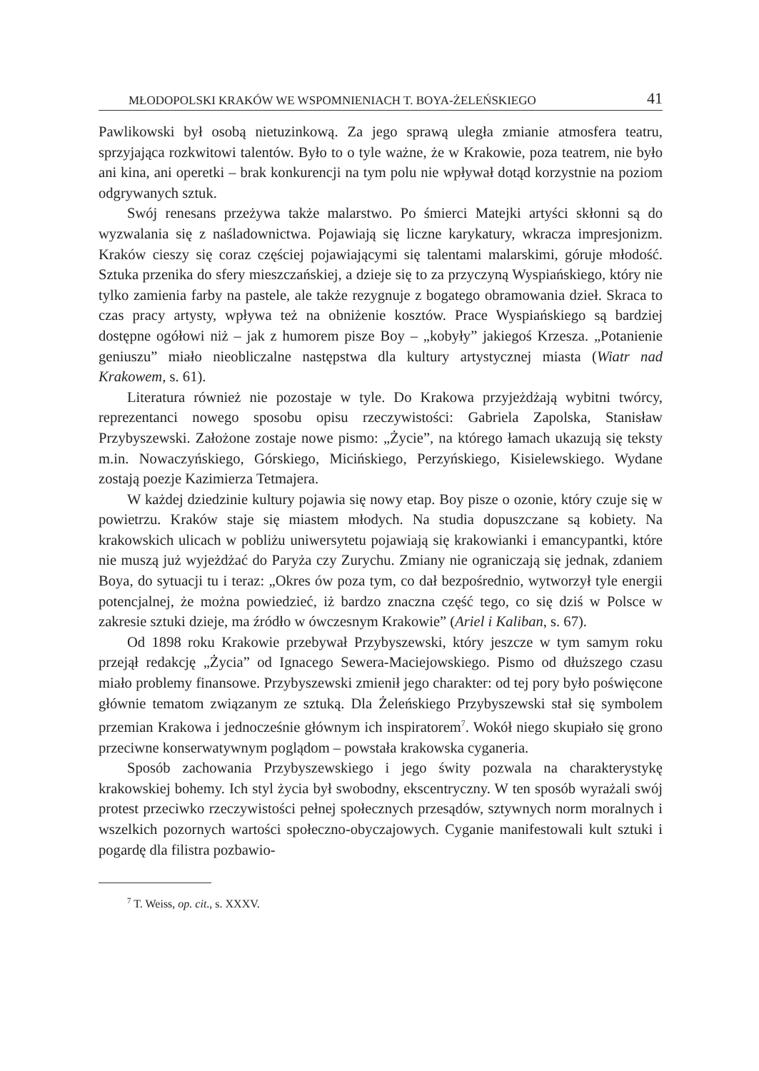MŁODOPOLSKI KRAKÓW WE WSPOMNIENIACH T. BOYA-ŻELEŃSKIEGO 41
Pawlikowski był osobą nietuzinkową. Za jego sprawą uległa zmianie atmosfera teatru, sprzyjająca rozkwitowi talentów. Było to o tyle ważne, że w Krakowie, poza teatrem, nie było ani kina, ani operetki – brak konkurencji na tym polu nie wpływał dotąd korzystnie na poziom odgrywanych sztuk.
Swój renesans przeżywa także malarstwo. Po śmierci Matejki artyści skłonni są do wyzwalania się z naśladownictwa. Pojawiają się liczne karykatury, wkracza impresjonizm. Kraków cieszy się coraz częściej pojawiającymi się talentami malarskimi, góruje młodość. Sztuka przenika do sfery mieszczańskiej, a dzieje się to za przyczyną Wyspiańskiego, który nie tylko zamienia farby na pastele, ale także rezygnuje z bogatego obramowania dzieł. Skraca to czas pracy artysty, wpływa też na obniżenie kosztów. Prace Wyspiańskiego są bardziej dostępne ogółowi niż – jak z humorem pisze Boy – „kobyły” jakiegoś Krzesza. „Potanienie geniuszu” miało nieobliczalne następstwa dla kultury artystycznej miasta (Wiatr nad Krakowem, s. 61).
Literatura również nie pozostaje w tyle. Do Krakowa przyjeżdżają wybitni twórcy, reprezentanci nowego sposobu opisu rzeczywistości: Gabriela Zapolska, Stanisław Przybyszewski. Założone zostaje nowe pismo: „Życie”, na którego łamach ukazują się teksty m.in. Nowaczyńskiego, Górskiego, Micińskiego, Perzyńskiego, Kisielewskiego. Wydane zostają poezje Kazimierza Tetmajera.
W każdej dziedzinie kultury pojawia się nowy etap. Boy pisze o ozonie, który czuje się w powietrzu. Kraków staje się miastem młodych. Na studia dopuszczane są kobiety. Na krakowskich ulicach w pobliżu uniwersytetu pojawiają się krakowianki i emancypantki, które nie muszą już wyjeżdżać do Paryża czy Zurychu. Zmiany nie ograniczają się jednak, zdaniem Boya, do sytuacji tu i teraz: „Okres ów poza tym, co dał bezpośrednio, wytworzył tyle energii potencjalnej, że można powiedzieć, iż bardzo znaczna część tego, co się dziś w Polsce w zakresie sztuki dzieje, ma źródło w ówczesnym Krakowie” (Ariel i Kaliban, s. 67).
Od 1898 roku Krakowie przebywał Przybyszewski, który jeszcze w tym samym roku przejął redakcję „Życia” od Ignacego Sewera-Maciejowskiego. Pismo od dłuższego czasu miało problemy finansowe. Przybyszewski zmienił jego charakter: od tej pory było poświęcone głównie tematom związanym ze sztuką. Dla Żeleńskiego Przybyszewski stał się symbolem przemian Krakowa i jednocześnie głównym ich inspiratorem<sup>7</sup>. Wokół niego skupiało się grono przeciwne konserwatywnym poglądom – powstała krakowska cyganeria.
Sposób zachowania Przybyszewskiego i jego świty pozwala na charakterystykę krakowskiej bohemy. Ich styl życia był swobodny, ekscentryczny. W ten sposób wyrażali swój protest przeciwko rzeczywistości pełnej społecznych przesądów, sztywnych norm moralnych i wszelkich pozornych wartości społeczno-obyczajowych. Cyganie manifestowali kult sztuki i pogardę dla filistra pozbawio-
<sup>7</sup> T. Weiss, op. cit., s. XXXV.